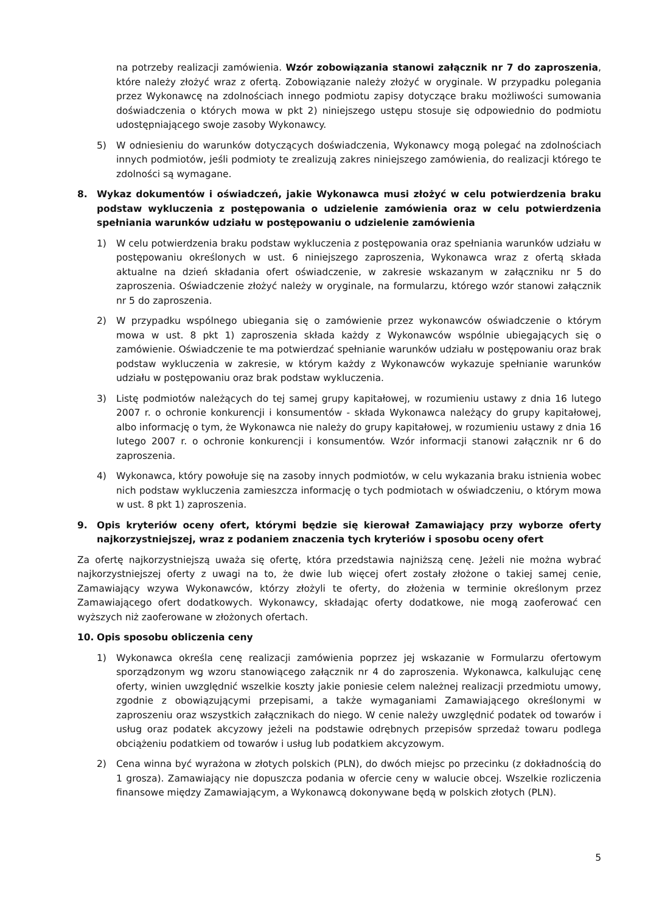na potrzeby realizacji zamówienia. Wzór zobowiązania stanowi załącznik nr 7 do zaproszenia, które należy złożyć wraz z ofertą. Zobowiązanie należy złożyć w oryginale. W przypadku polegania przez Wykonawcę na zdolnościach innego podmiotu zapisy dotyczące braku możliwości sumowania doświadczenia o których mowa w pkt 2) niniejszego ustępu stosuje się odpowiednio do podmiotu udostępniającego swoje zasoby Wykonawcy.
5) W odniesieniu do warunków dotyczących doświadczenia, Wykonawcy mogą polegać na zdolnościach innych podmiotów, jeśli podmioty te zrealizują zakres niniejszego zamówienia, do realizacji którego te zdolności są wymagane.
8. Wykaz dokumentów i oświadczeń, jakie Wykonawca musi złożyć w celu potwierdzenia braku podstaw wykluczenia z postępowania o udzielenie zamówienia oraz w celu potwierdzenia spełniania warunków udziału w postępowaniu o udzielenie zamówienia
1) W celu potwierdzenia braku podstaw wykluczenia z postępowania oraz spełniania warunków udziału w postępowaniu określonych w ust. 6 niniejszego zaproszenia, Wykonawca wraz z ofertą składa aktualne na dzień składania ofert oświadczenie, w zakresie wskazanym w załączniku nr 5 do zaproszenia. Oświadczenie złożyć należy w oryginale, na formularzu, którego wzór stanowi załącznik nr 5 do zaproszenia.
2) W przypadku wspólnego ubiegania się o zamówienie przez wykonawców oświadczenie o którym mowa w ust. 8 pkt 1) zaproszenia składa każdy z Wykonawców wspólnie ubiegających się o zamówienie. Oświadczenie te ma potwierdzać spełnianie warunków udziału w postępowaniu oraz brak podstaw wykluczenia w zakresie, w którym każdy z Wykonawców wykazuje spełnianie warunków udziału w postępowaniu oraz brak podstaw wykluczenia.
3) Listę podmiotów należących do tej samej grupy kapitałowej, w rozumieniu ustawy z dnia 16 lutego 2007 r. o ochronie konkurencji i konsumentów - składa Wykonawca należący do grupy kapitałowej, albo informację o tym, że Wykonawca nie należy do grupy kapitałowej, w rozumieniu ustawy z dnia 16 lutego 2007 r. o ochronie konkurencji i konsumentów. Wzór informacji stanowi załącznik nr 6 do zaproszenia.
4) Wykonawca, który powołuje się na zasoby innych podmiotów, w celu wykazania braku istnienia wobec nich podstaw wykluczenia zamieszcza informację o tych podmiotach w oświadczeniu, o którym mowa w ust. 8 pkt 1) zaproszenia.
9. Opis kryteriów oceny ofert, którymi będzie się kierował Zamawiający przy wyborze oferty najkorzystniejszej, wraz z podaniem znaczenia tych kryteriów i sposobu oceny ofert
Za ofertę najkorzystniejszą uważa się ofertę, która przedstawia najniższą cenę. Jeżeli nie można wybrać najkorzystniejszej oferty z uwagi na to, że dwie lub więcej ofert zostały złożone o takiej samej cenie, Zamawiający wzywa Wykonawców, którzy złożyli te oferty, do złożenia w terminie określonym przez Zamawiającego ofert dodatkowych. Wykonawcy, składając oferty dodatkowe, nie mogą zaoferować cen wyższych niż zaoferowane w złożonych ofertach.
10. Opis sposobu obliczenia ceny
1) Wykonawca określa cenę realizacji zamówienia poprzez jej wskazanie w Formularzu ofertowym sporządzonym wg wzoru stanowiącego załącznik nr 4 do zaproszenia. Wykonawca, kalkulując cenę oferty, winien uwzględnić wszelkie koszty jakie poniesie celem należnej realizacji przedmiotu umowy, zgodnie z obowiązującymi przepisami, a także wymaganiami Zamawiającego określonymi w zaproszeniu oraz wszystkich załącznikach do niego. W cenie należy uwzględnić podatek od towarów i usług oraz podatek akcyzowy jeżeli na podstawie odrębnych przepisów sprzedaż towaru podlega obciążeniu podatkiem od towarów i usług lub podatkiem akcyzowym.
2) Cena winna być wyrażona w złotych polskich (PLN), do dwóch miejsc po przecinku (z dokładnością do 1 grosza). Zamawiający nie dopuszcza podania w ofercie ceny w walucie obcej. Wszelkie rozliczenia finansowe między Zamawiającym, a Wykonawcą dokonywane będą w polskich złotych (PLN).
5